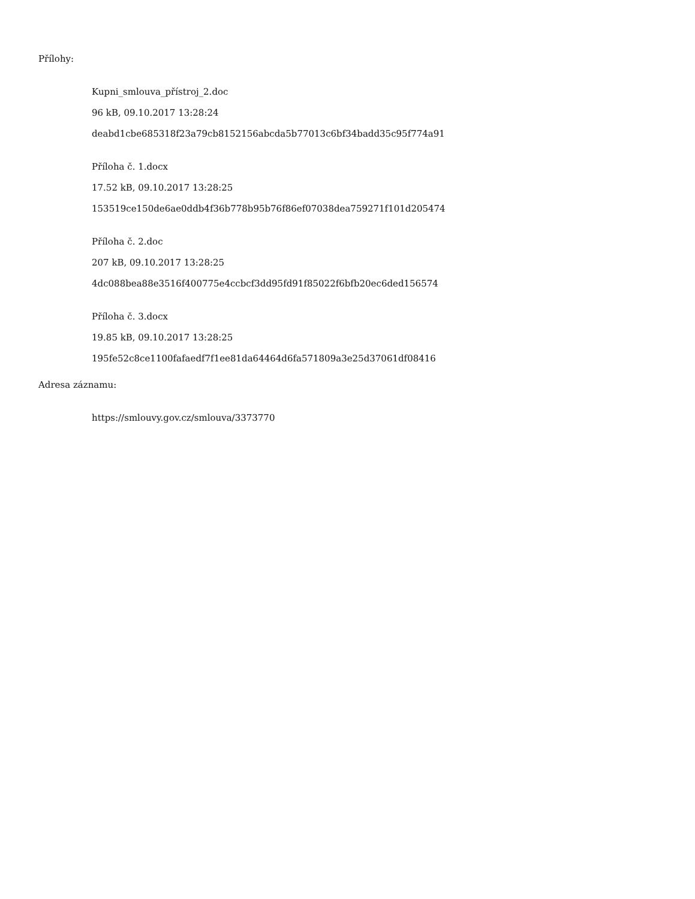Přílohy:
Kupni_smlouva_přístroj_2.doc
96 kB, 09.10.2017 13:28:24
deabd1cbe685318f23a79cb8152156abcda5b77013c6bf34badd35c95f774a91
Příloha č. 1.docx
17.52 kB, 09.10.2017 13:28:25
153519ce150de6ae0ddb4f36b778b95b76f86ef07038dea759271f101d205474
Příloha č. 2.doc
207 kB, 09.10.2017 13:28:25
4dc088bea88e3516f400775e4ccbcf3dd95fd91f85022f6bfb20ec6ded156574
Příloha č. 3.docx
19.85 kB, 09.10.2017 13:28:25
195fe52c8ce1100fafaedf7f1ee81da64464d6fa571809a3e25d37061df08416
Adresa záznamu:
https://smlouvy.gov.cz/smlouva/3373770